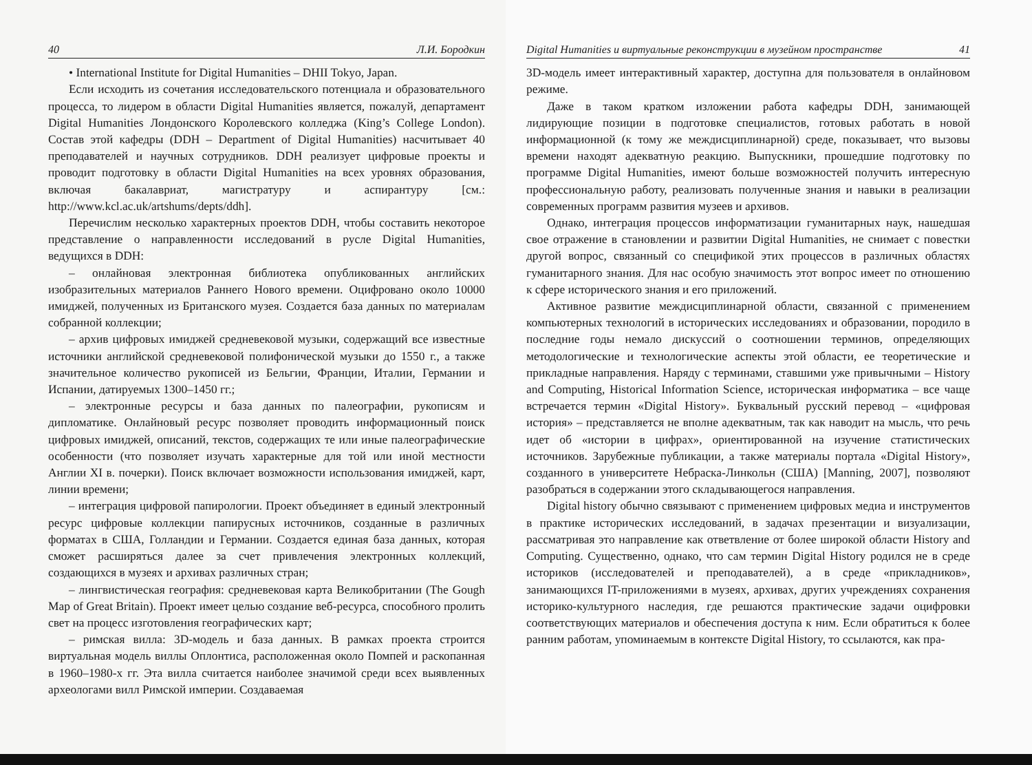40 Л.И. Бородкин
• International Institute for Digital Humanities – DHII Tokyo, Japan.
Если исходить из сочетания исследовательского потенциала и образовательного процесса, то лидером в области Digital Humanities является, пожалуй, департамент Digital Humanities Лондонского Королевского колледжа (King’s College London). Состав этой кафедры (DDH – Department of Digital Humanities) насчитывает 40 преподавателей и научных сотрудников. DDH реализует цифровые проекты и проводит подготовку в области Digital Humanities на всех уровнях образования, включая бакалавриат, магистратуру и аспирантуру [см.: http://www.kcl.ac.uk/artshums/depts/ddh].
Перечислим несколько характерных проектов DDH, чтобы составить некоторое представление о направленности исследований в русле Digital Humanities, ведущихся в DDH:
– онлайновая электронная библиотека опубликованных английских изобразительных материалов Раннего Нового времени. Оцифровано около 10000 имиджей, полученных из Британского музея. Создается база данных по материалам собранной коллекции;
– архив цифровых имиджей средневековой музыки, содержащий все известные источники английской средневековой полифонической музыки до 1550 г., а также значительное количество рукописей из Бельгии, Франции, Италии, Германии и Испании, датируемых 1300–1450 гг.;
– электронные ресурсы и база данных по палеографии, рукописям и дипломатике. Онлайновый ресурс позволяет проводить информационный поиск цифровых имиджей, описаний, текстов, содержащих те или иные палеографические особенности (что позволяет изучать характерные для той или иной местности Англии XI в. почерки). Поиск включает возможности использования имиджей, карт, линии времени;
– интеграция цифровой папирологии. Проект объединяет в единый электронный ресурс цифровые коллекции папирусных источников, созданные в различных форматах в США, Голландии и Германии. Создается единая база данных, которая сможет расширяться далее за счет привлечения электронных коллекций, создающихся в музеях и архивах различных стран;
– лингвистическая география: средневековая карта Великобритании (The Gough Map of Great Britain). Проект имеет целью создание веб-ресурса, способного пролить свет на процесс изготовления географических карт;
– римская вилла: 3D-модель и база данных. В рамках проекта строится виртуальная модель виллы Оплонтиса, расположенная около Помпей и раскопанная в 1960–1980-х гг. Эта вилла считается наиболее значимой среди всех выявленных археологами вилл Римской империи. Создаваемая
Digital Humanities и виртуальные реконструкции в музейном пространстве 41
3D-модель имеет интерактивный характер, доступна для пользователя в онлайновом режиме.
Даже в таком кратком изложении работа кафедры DDH, занимающей лидирующие позиции в подготовке специалистов, готовых работать в новой информационной (к тому же междисциплинарной) среде, показывает, что вызовы времени находят адекватную реакцию. Выпускники, прошедшие подготовку по программе Digital Humanities, имеют больше возможностей получить интересную профессиональную работу, реализовать полученные знания и навыки в реализации современных программ развития музеев и архивов.
Однако, интеграция процессов информатизации гуманитарных наук, нашедшая свое отражение в становлении и развитии Digital Humanities, не снимает с повестки другой вопрос, связанный со спецификой этих процессов в различных областях гуманитарного знания. Для нас особую значимость этот вопрос имеет по отношению к сфере исторического знания и его приложений.
Активное развитие междисциплинарной области, связанной с применением компьютерных технологий в исторических исследованиях и образовании, породило в последние годы немало дискуссий о соотношении терминов, определяющих методологические и технологические аспекты этой области, ее теоретические и прикладные направления. Наряду с терминами, ставшими уже привычными – History and Computing, Historical Information Science, историческая информатика – все чаще встречается термин «Digital History». Буквальный русский перевод – «цифровая история» – представляется не вполне адекватным, так как наводит на мысль, что речь идет об «истории в цифрах», ориентированной на изучение статистических источников. Зарубежные публикации, а также материалы портала «Digital History», созданного в университете Небраска-Линкольн (США) [Manning, 2007], позволяют разобраться в содержании этого складывающегося направления.
Digital history обычно связывают с применением цифровых медиа и инструментов в практике исторических исследований, в задачах презентации и визуализации, рассматривая это направление как ответвление от более широкой области History and Computing. Существенно, однако, что сам термин Digital History родился не в среде историков (исследователей и преподавателей), а в среде «прикладников», занимающихся IT-приложениями в музеях, архивах, других учреждениях сохранения историко-культурного наследия, где решаются практические задачи оцифровки соответствующих материалов и обеспечения доступа к ним. Если обратиться к более ранним работам, упоминаемым в контексте Digital History, то ссылаются, как пра-